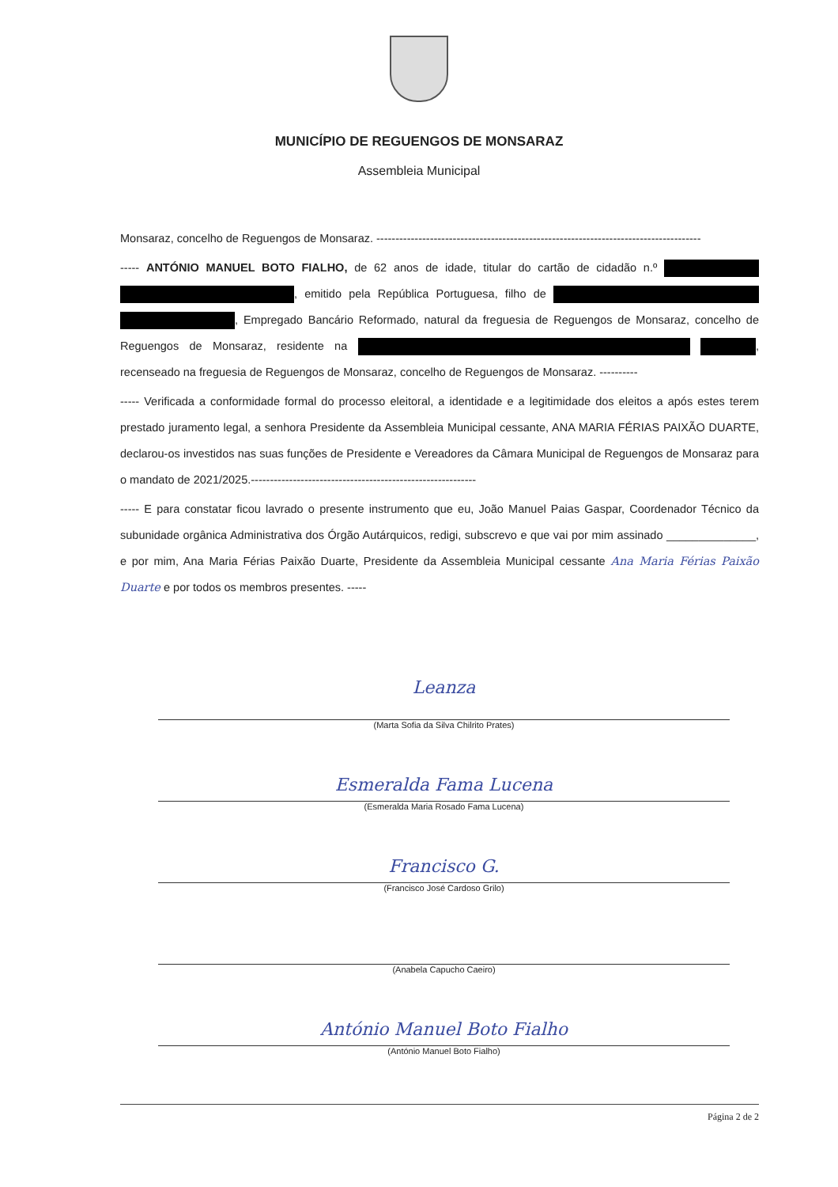MUNICÍPIO DE REGUENGOS DE MONSARAZ
Assembleia Municipal
Monsaraz, concelho de Reguengos de Monsaraz. -------------------------------------------------------------------------------------
----- ANTÓNIO MANUEL BOTO FIALHO, de 62 anos de idade, titular do cartão de cidadão n.º , emitido pela República Portuguesa, filho de , Empregado Bancário Reformado, natural da freguesia de Reguengos de Monsaraz, concelho de Reguengos de Monsaraz, residente na , recenseado na freguesia de Reguengos de Monsaraz, concelho de Reguengos de Monsaraz. ----------
----- Verificada a conformidade formal do processo eleitoral, a identidade e a legitimidade dos eleitos a após estes terem prestado juramento legal, a senhora Presidente da Assembleia Municipal cessante, ANA MARIA FÉRIAS PAIXÃO DUARTE, declarou-os investidos nas suas funções de Presidente e Vereadores da Câmara Municipal de Reguengos de Monsaraz para o mandato de 2021/2025.-----------------------------------------------------------
----- E para constatar ficou lavrado o presente instrumento que eu, João Manuel Paias Gaspar, Coordenador Técnico da subunidade orgânica Administrativa dos Órgão Autárquicos, redigi, subscrevo e que vai por mim assinado ______________, e por mim, Ana Maria Férias Paixão Duarte, Presidente da Assembleia Municipal cessante Ana Maria Férias Paixão Duarte e por todos os membros presentes. -----
Leanza
(Marta Sofia da Silva Chilrito Prates)
Esmeralda Fama Lucena
(Esmeralda Maria Rosado Fama Lucena)
Francisco G.
(Francisco José Cardoso Grilo)
(Anabela Capucho Caeiro)
António Manuel Boto Fialho
(António Manuel Boto Fialho)
Página 2 de 2